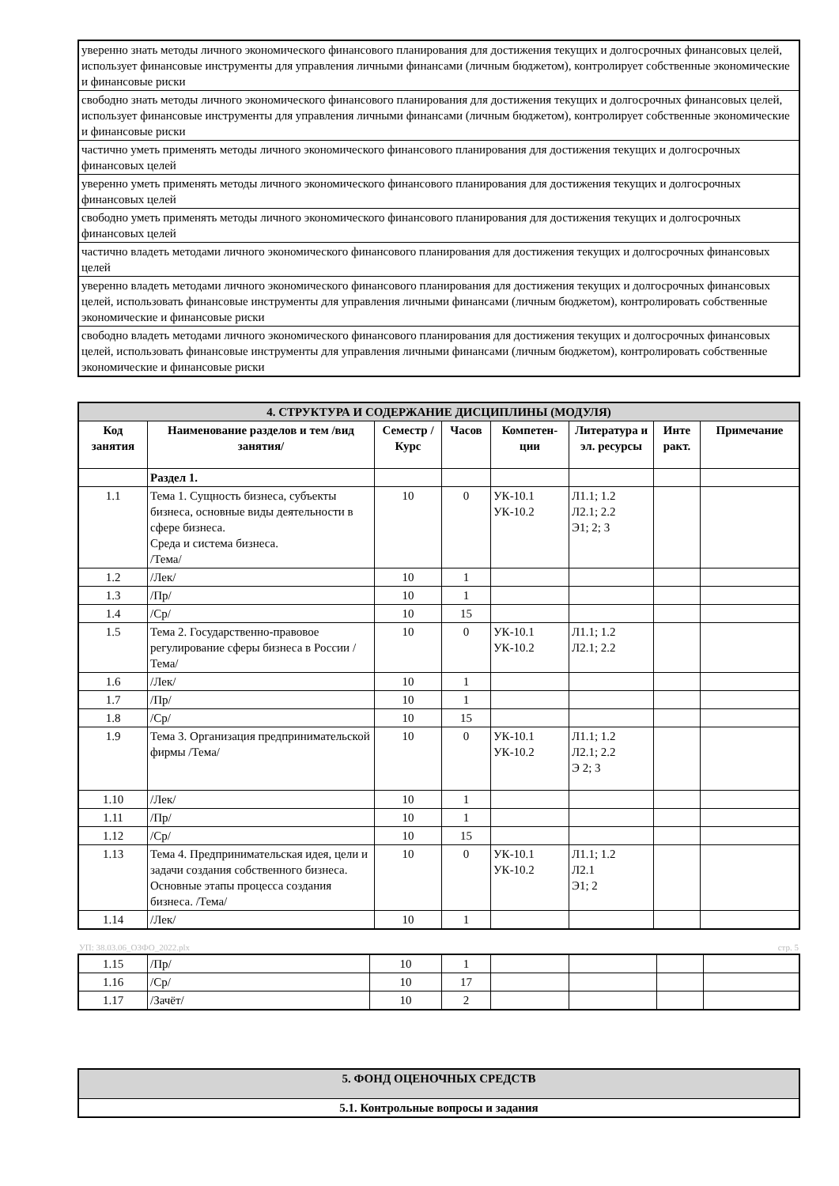| уверенно знать методы личного экономического финансового планирования для достижения текущих и долгосрочных финансовых целей, использует финансовые инструменты для управления личными финансами (личным бюджетом), контролирует собственные экономические и финансовые риски |
| свободно знать методы личного экономического финансового планирования для достижения текущих и долгосрочных финансовых целей, использует финансовые инструменты для управления личными финансами (личным бюджетом), контролирует собственные экономические и финансовые риски |
| частично уметь применять методы личного экономического финансового планирования для достижения текущих и долгосрочных финансовых целей |
| уверенно уметь применять методы личного экономического финансового планирования для достижения текущих и долгосрочных финансовых целей |
| свободно уметь применять методы личного экономического финансового планирования для достижения текущих и долгосрочных финансовых целей |
| частично владеть методами личного экономического финансового планирования для достижения текущих и долгосрочных финансовых целей |
| уверенно владеть методами личного экономического финансового планирования для достижения текущих и долгосрочных финансовых целей, использовать финансовые инструменты для управления личными финансами (личным бюджетом), контролировать собственные экономические и финансовые риски |
| свободно владеть методами личного экономического финансового планирования для достижения текущих и долгосрочных финансовых целей, использовать финансовые инструменты для управления личными финансами (личным бюджетом), контролировать собственные экономические и финансовые риски |
| 4. СТРУКТУРА И СОДЕРЖАНИЕ ДИСЦИПЛИНЫ (МОДУЛЯ) | | | | | | | |
| --- | --- | --- | --- | --- | --- | --- | --- |
| Код занятия | Наименование разделов и тем /вид занятия/ | Семестр / Курс | Часов | Компетен-ции | Литература и эл. ресурсы | Инте ракт. | Примечание |
| | Раздел 1. | | | | | | |
| 1.1 | Тема 1. Сущность бизнеса, субъекты бизнеса, основные виды деятельности в сфере бизнеса. Среда и система бизнеса. /Тема/ | 10 | 0 | УК-10.1 УК-10.2 | Л1.1; 1.2 Л2.1; 2.2 Э1; 2; 3 | | |
| 1.2 | /Лек/ | 10 | 1 | | | | |
| 1.3 | /Пр/ | 10 | 1 | | | | |
| 1.4 | /Ср/ | 10 | 15 | | | | |
| 1.5 | Тема 2. Государственно-правовое регулирование сферы бизнеса в России /Тема/ | 10 | 0 | УК-10.1 УК-10.2 | Л1.1; 1.2 Л2.1; 2.2 | | |
| 1.6 | /Лек/ | 10 | 1 | | | | |
| 1.7 | /Пр/ | 10 | 1 | | | | |
| 1.8 | /Ср/ | 10 | 15 | | | | |
| 1.9 | Тема 3. Организация предпринимательской фирмы /Тема/ | 10 | 0 | УК-10.1 УК-10.2 | Л1.1; 1.2 Л2.1; 2.2 Э 2; 3 | | |
| 1.10 | /Лек/ | 10 | 1 | | | | |
| 1.11 | /Пр/ | 10 | 1 | | | | |
| 1.12 | /Ср/ | 10 | 15 | | | | |
| 1.13 | Тема 4. Предпринимательская идея, цели и задачи создания собственного бизнеса. Основные этапы процесса создания бизнеса. /Тема/ | 10 | 0 | УК-10.1 УК-10.2 | Л1.1; 1.2 Л2.1 Э1; 2 | | |
| 1.14 | /Лек/ | 10 | 1 | | | | |
УП: 38.03.06_ОЗФО_2022.plx стр. 5
| 1.15 | /Пр/ | 10 | 1 | | | | |
| 1.16 | /Ср/ | 10 | 17 | | | | |
| 1.17 | /Зачёт/ | 10 | 2 | | | | |
| 5. ФОНД ОЦЕНОЧНЫХ СРЕДСТВ |
| 5.1. Контрольные вопросы и задания |